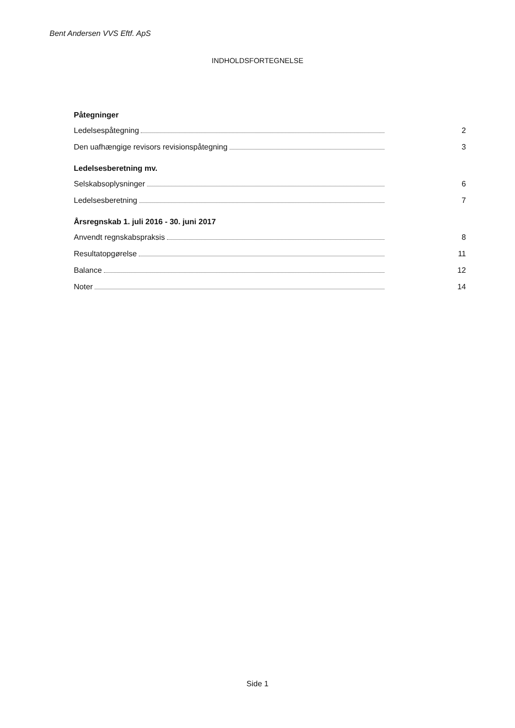Bent Andersen VVS Eftf. ApS
INDHOLDSFORTEGNELSE
Påtegninger
Ledelsespåtegning 2
Den uafhængige revisors revisionspåtegning 3
Ledelsesberetning mv.
Selskabsoplysninger 6
Ledelsesberetning 7
Årsregnskab 1. juli 2016 - 30. juni 2017
Anvendt regnskabspraksis 8
Resultatopgørelse 11
Balance 12
Noter 14
Side 1